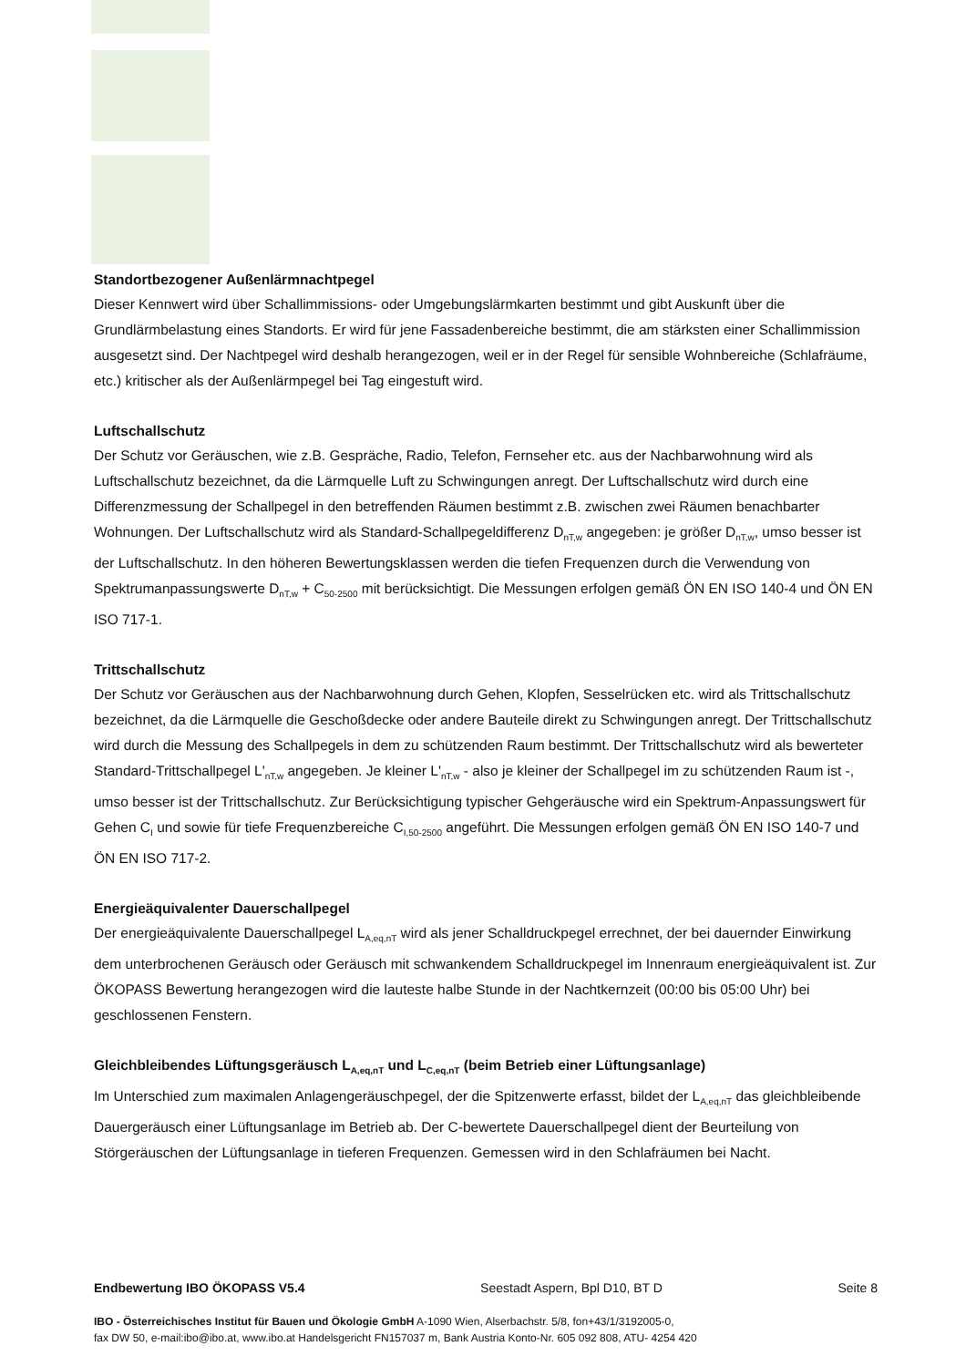Standortbezogener Außenlärmnachtpegel
Dieser Kennwert wird über Schallimmissions- oder Umgebungslärmkarten bestimmt und gibt Auskunft über die Grundlärmbelastung eines Standorts. Er wird für jene Fassadenbereiche bestimmt, die am stärksten einer Schallimmission ausgesetzt sind. Der Nachtpegel wird deshalb herangezogen, weil er in der Regel für sensible Wohnbereiche (Schlafräume, etc.) kritischer als der Außenlärmpegel bei Tag eingestuft wird.
Luftschallschutz
Der Schutz vor Geräuschen, wie z.B. Gespräche, Radio, Telefon, Fernseher etc. aus der Nachbarwohnung wird als Luftschallschutz bezeichnet, da die Lärmquelle Luft zu Schwingungen anregt. Der Luftschallschutz wird durch eine Differenzmessung der Schallpegel in den betreffenden Räumen bestimmt z.B. zwischen zwei Räumen benachbarter Wohnungen. Der Luftschallschutz wird als Standard-Schallpegeldifferenz D<sub>nT,w</sub> angegeben: je größer D<sub>nT,w</sub>, umso besser ist der Luftschallschutz. In den höheren Bewertungsklassen werden die tiefen Frequenzen durch die Verwendung von Spektrumanpassungswerte D<sub>nT,w</sub> + C<sub>50-2500</sub> mit berücksichtigt. Die Messungen erfolgen gemäß ÖN EN ISO 140-4 und ÖN EN ISO 717-1.
Trittschallschutz
Der Schutz vor Geräuschen aus der Nachbarwohnung durch Gehen, Klopfen, Sesselrücken etc. wird als Trittschallschutz bezeichnet, da die Lärmquelle die Geschoßdecke oder andere Bauteile direkt zu Schwingungen anregt. Der Trittschallschutz wird durch die Messung des Schallpegels in dem zu schützenden Raum bestimmt. Der Trittschallschutz wird als bewerteter Standard-Trittschallpegel L'<sub>nT,w</sub> angegeben. Je kleiner L'<sub>nT,w</sub> - also je kleiner der Schallpegel im zu schützenden Raum ist -, umso besser ist der Trittschallschutz. Zur Berücksichtigung typischer Gehgeräusche wird ein Spektrum-Anpassungswert für Gehen C<sub>I</sub> und sowie für tiefe Frequenzbereiche C<sub>I,50-2500</sub> angeführt. Die Messungen erfolgen gemäß ÖN EN ISO 140-7 und ÖN EN ISO 717-2.
Energieäquivalenter Dauerschallpegel
Der energieäquivalente Dauerschallpegel L<sub>A,eq,nT</sub> wird als jener Schalldruckpegel errechnet, der bei dauernder Einwirkung dem unterbrochenen Geräusch oder Geräusch mit schwankendem Schalldruckpegel im Innenraum energieäquivalent ist. Zur ÖKOPASS Bewertung herangezogen wird die lauteste halbe Stunde in der Nachtkernzeit (00:00 bis 05:00 Uhr) bei geschlossenen Fenstern.
Gleichbleibendes Lüftungsgeräusch L<sub>A,eq,nT</sub> und L<sub>C,eq,nT</sub> (beim Betrieb einer Lüftungsanlage)
Im Unterschied zum maximalen Anlagengeräuschpegel, der die Spitzenwerte erfasst, bildet der L<sub>A,eq,nT</sub> das gleichbleibende Dauergeräusch einer Lüftungsanlage im Betrieb ab. Der C-bewertete Dauerschallpegel dient der Beurteilung von Störgeräuschen der Lüftungsanlage in tieferen Frequenzen. Gemessen wird in den Schlafräumen bei Nacht.
Endbewertung IBO ÖKOPASS V5.4 Seestadt Aspern, Bpl D10, BT D Seite 8
IBO - Österreichisches Institut für Bauen und Ökologie GmbH A-1090 Wien, Alserbachstr. 5/8, fon+43/1/3192005-0,
fax DW 50, e-mail:ibo@ibo.at, www.ibo.at Handelsgericht FN157037 m, Bank Austria Konto-Nr. 605 092 808, ATU- 4254 420